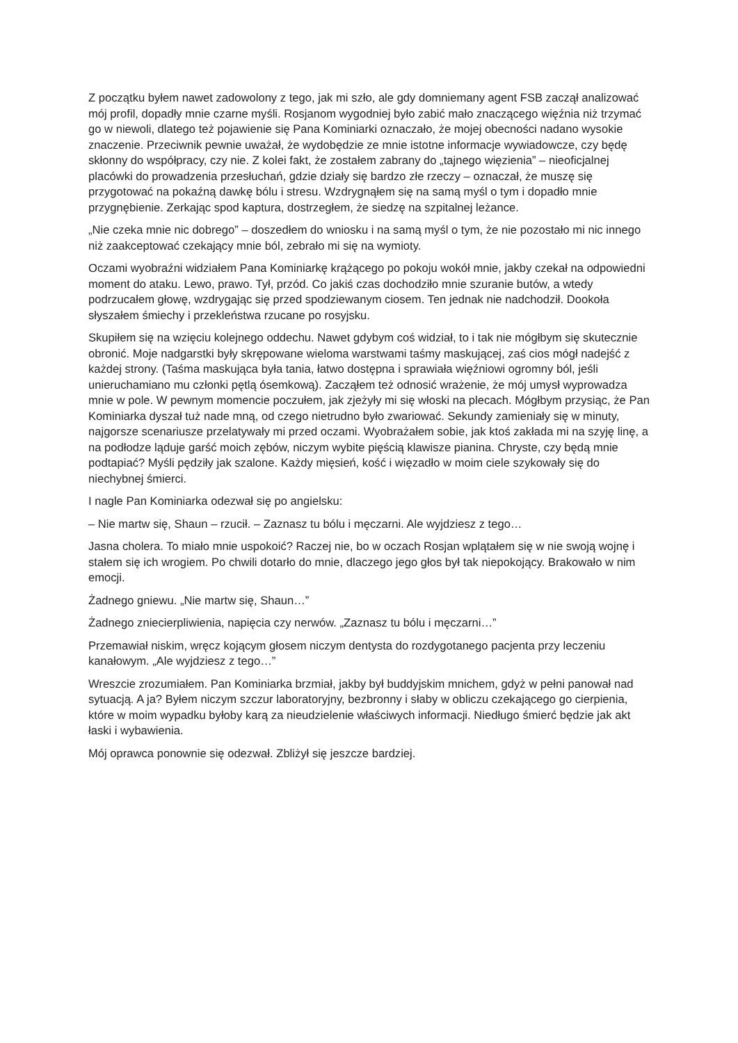Z początku byłem nawet zadowolony z tego, jak mi szło, ale gdy domniemany agent FSB zaczął analizować mój profil, dopadły mnie czarne myśli. Rosjanom wygodniej było zabić mało znaczącego więźnia niż trzymać go w niewoli, dlatego też pojawienie się Pana Kominiarki oznaczało, że mojej obecności nadano wysokie znaczenie. Przeciwnik pewnie uważał, że wydobędzie ze mnie istotne informacje wywiadowcze, czy będę skłonny do współpracy, czy nie. Z kolei fakt, że zostałem zabrany do „tajnego więzienia” – nieoficjalnej placówki do prowadzenia przesłuchań, gdzie działy się bardzo złe rzeczy – oznaczał, że muszę się przygotować na pokaźną dawkę bólu i stresu. Wzdrygnąłem się na samą myśl o tym i dopadło mnie przygnębienie. Zerkając spod kaptura, dostrzegłem, że siedzę na szpitalnej leżance.
„Nie czeka mnie nic dobrego” – doszedłem do wniosku i na samą myśl o tym, że nie pozostało mi nic innego niż zaakceptować czekający mnie ból, zebrało mi się na wymioty.
Oczami wyobraźni widziałem Pana Kominiarkę krążącego po pokoju wokół mnie, jakby czekał na odpowiedni moment do ataku. Lewo, prawo. Tył, przód. Co jakiś czas dochodziło mnie szuranie butów, a wtedy podrzucałem głowę, wzdrygając się przed spodziewanym ciosem. Ten jednak nie nadchodził. Dookoła słyszałem śmiechy i przekleństwa rzucane po rosyjsku.
Skupiłem się na wzięciu kolejnego oddechu. Nawet gdybym coś widział, to i tak nie mógłbym się skutecznie obronić. Moje nadgarstki były skrępowane wieloma warstwami taśmy maskującej, zaś cios mógł nadejść z każdej strony. (Taśma maskująca była tania, łatwo dostępna i sprawiała więźniowi ogromny ból, jeśli unieruchamiano mu członki pętlą ósemkową). Zacząłem też odnosić wrażenie, że mój umysł wyprowadza mnie w pole. W pewnym momencie poczułem, jak zjeżyły mi się włoski na plecach. Mógłbym przysiąc, że Pan Kominiarka dyszał tuż nade mną, od czego nietrudno było zwariować. Sekundy zamieniały się w minuty, najgorsze scenariusze przelatywały mi przed oczami. Wyobrażałem sobie, jak ktoś zakłada mi na szyję linę, a na podłodze ląduje garść moich zębów, niczym wybite pięścią klawisze pianina. Chryste, czy będą mnie podtapiać? Myśli pędziły jak szalone. Każdy mięsień, kość i więzadło w moim ciele szykowały się do niechybnej śmierci.
I nagle Pan Kominiarka odezwał się po angielsku:
– Nie martw się, Shaun – rzucił. – Zaznasz tu bólu i męczarni. Ale wyjdziesz z tego…
Jasna cholera. To miało mnie uspokoić? Raczej nie, bo w oczach Rosjan wplątałem się w nie swoją wojnę i stałem się ich wrogiem. Po chwili dotarło do mnie, dlaczego jego głos był tak niepokojący. Brakowało w nim emocji.
Żadnego gniewu. „Nie martw się, Shaun…”
Żadnego zniecierpliwienia, napięcia czy nerwów. „Zaznasz tu bólu i męczarni…”
Przemawiał niskim, wręcz kojącym głosem niczym dentysta do rozdygotanego pacjenta przy leczeniu kanałowym. „Ale wyjdziesz z tego…”
Wreszcie zrozumiałem. Pan Kominiarka brzmiał, jakby był buddyjskim mnichem, gdyż w pełni panował nad sytuacją. A ja? Byłem niczym szczur laboratoryjny, bezbronny i słaby w obliczu czekającego go cierpienia, które w moim wypadku byłoby karą za nieudzielenie właściwych informacji. Niedługo śmierć będzie jak akt łaski i wybawienia.
Mój oprawca ponownie się odezwał. Zbliżył się jeszcze bardziej.